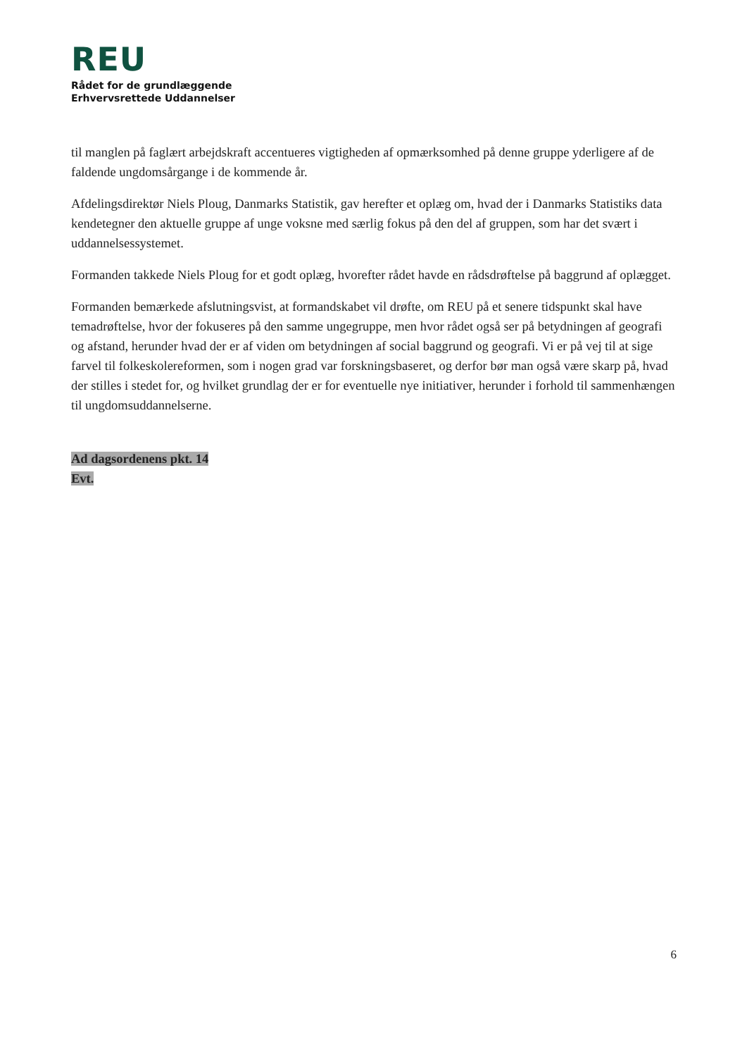REU
Rådet for de grundlæggende
Erhvervsrettede Uddannelser
til manglen på faglært arbejdskraft accentueres vigtigheden af opmærksomhed på denne gruppe yderligere af de faldende ungdomsårgange i de kommende år.
Afdelingsdirektør Niels Ploug, Danmarks Statistik, gav herefter et oplæg om, hvad der i Danmarks Statistiks data kendetegner den aktuelle gruppe af unge voksne med særlig fokus på den del af gruppen, som har det svært i uddannelsessystemet.
Formanden takkede Niels Ploug for et godt oplæg, hvorefter rådet havde en rådsdrøftelse på baggrund af oplægget.
Formanden bemærkede afslutningsvist, at formandskabet vil drøfte, om REU på et senere tidspunkt skal have temadrøftelse, hvor der fokuseres på den samme ungegruppe, men hvor rådet også ser på betydningen af geografi og afstand, herunder hvad der er af viden om betydningen af social baggrund og geografi. Vi er på vej til at sige farvel til folkeskolereformen, som i nogen grad var forskningsbaseret, og derfor bør man også være skarp på, hvad der stilles i stedet for, og hvilket grundlag der er for eventuelle nye initiativer, herunder i forhold til sammenhængen til ungdomsuddannelserne.
Ad dagsordenens pkt. 14
Evt.
6